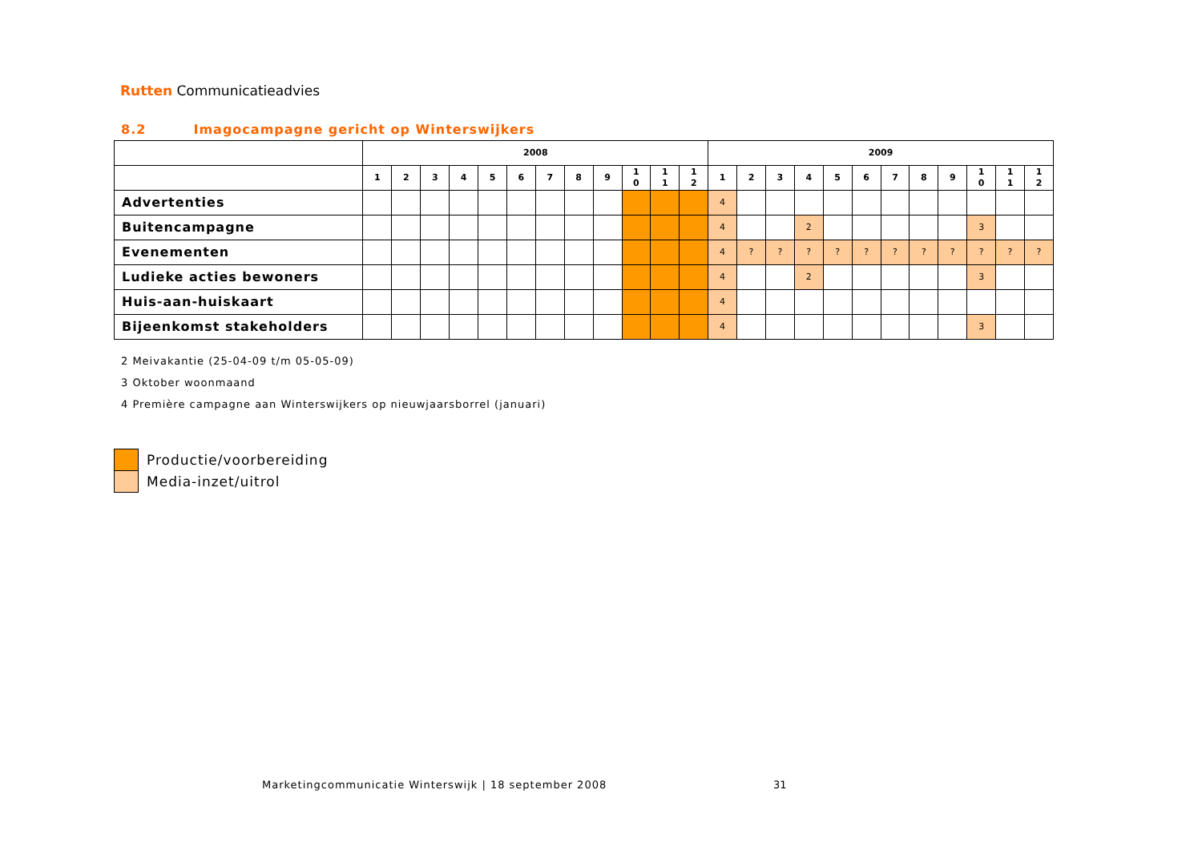Rutten Communicatieadvies
8.2 Imagocampagne gericht op Winterswijkers
| | 2008 | | | | | | | | | | | | 2009 | | | | | | | | | | | |
| --- | --- | --- | --- | --- | --- | --- | --- | --- | --- | --- | --- | --- | --- | --- | --- | --- | --- | --- | --- | --- | --- | --- | --- | --- |
| | 1 | 2 | 3 | 4 | 5 | 6 | 7 | 8 | 9 | 1 0 | 1 1 | 1 2 | 1 | 2 | 3 | 4 | 5 | 6 | 7 | 8 | 9 | 1 0 | 1 1 | 1 2 |
| Advertenties | | | | | | | | | | | | | 4 | | | | | | | | | | | |
| Buitencampagne | | | | | | | | | | | | | 4 | | | 2 | | | | | | 3 | | |
| Evenementen | | | | | | | | | | | | | 4 | ? | ? | ? | ? | ? | ? | ? | ? | ? | ? | ? |
| Ludieke acties bewoners | | | | | | | | | | | | | 4 | | | 2 | | | | | | 3 | | |
| Huis-aan-huiskaart | | | | | | | | | | | | | 4 | | | | | | | | | | | |
| Bijeenkomst stakeholders | | | | | | | | | | | | | 4 | | | | | | | | | 3 | | |
2 Meivakantie (25-04-09 t/m 05-05-09)
3 Oktober woonmaand
4 Première campagne aan Winterswijkers op nieuwjaarsborrel (januari)
Productie/voorbereiding
Media-inzet/uitrol
Marketingcommunicatie Winterswijk | 18 september 2008
31